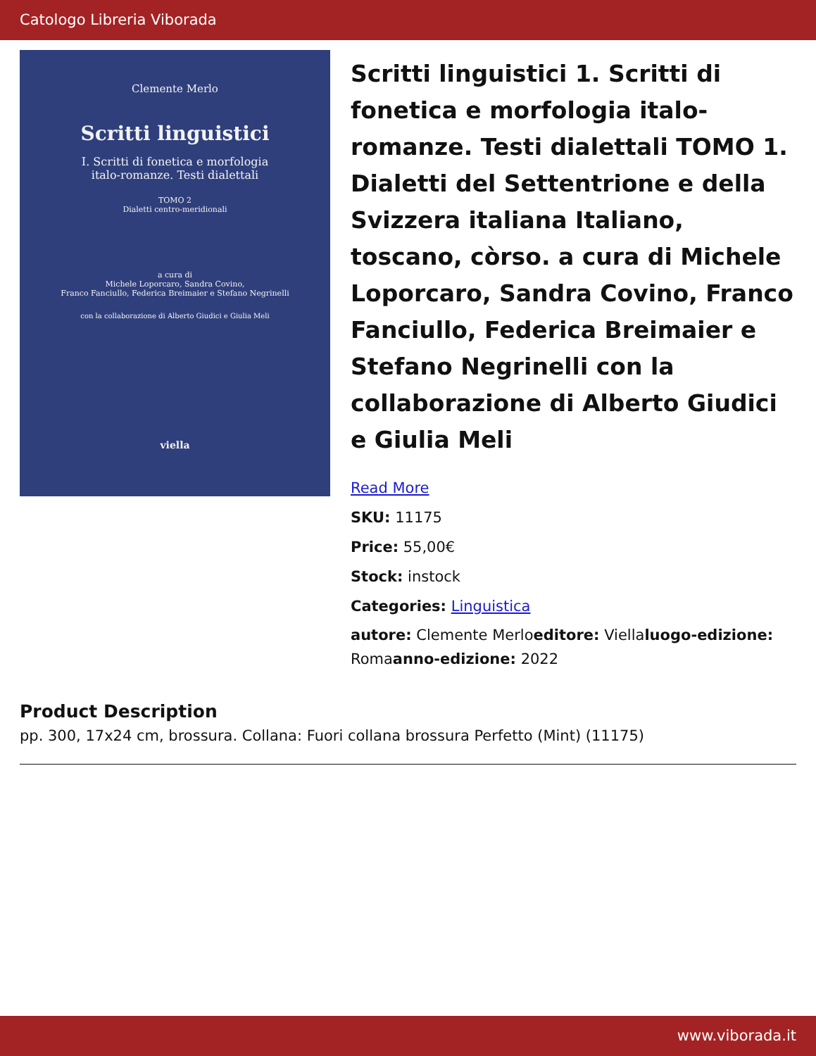Catologo Libreria Viborada
Clemente Merlo
Scritti linguistici
I. Scritti di fonetica e morfologia
italo-romanze. Testi dialettali
TOMO 2
Dialetti centro-meridionali
a cura di
Michele Loporcaro, Sandra Covino,
Franco Fanciullo, Federica Breimaier e Stefano Negrinelli
con la collaborazione di Alberto Giudici e Giulia Meli
viella
Scritti linguistici 1. Scritti di fonetica e morfologia italo-romanze. Testi dialettali TOMO 1. Dialetti del Settentrione e della Svizzera italiana Italiano, toscano, còrso. a cura di Michele Loporcaro, Sandra Covino, Franco Fanciullo, Federica Breimaier e Stefano Negrinelli con la collaborazione di Alberto Giudici e Giulia Meli
Read More
SKU: 11175
Price: 55,00€
Stock: instock
Categories: Linguistica
autore: Clemente Merloeditore: Viellaluogo-edizione: Romaanno-edizione: 2022
Product Description
pp. 300, 17x24 cm, brossura. Collana: Fuori collana brossura Perfetto (Mint) (11175)
www.viborada.it